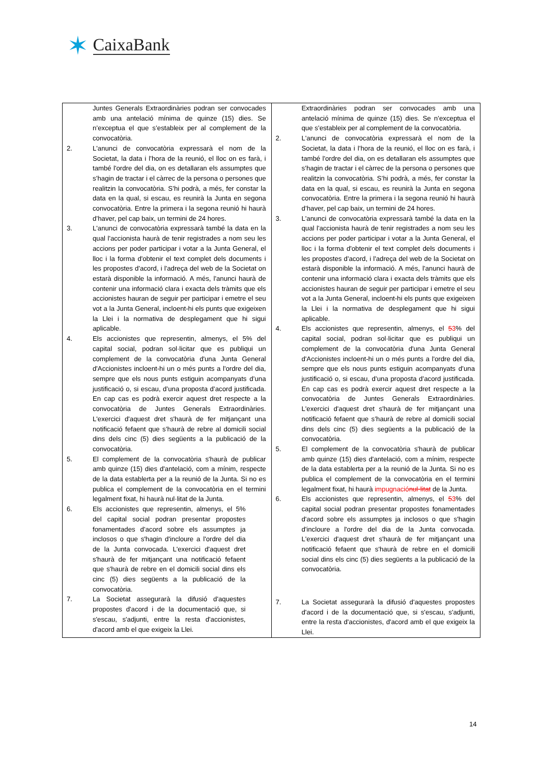✶ CaixaBank
| Juntes Generals Extraordinàries podran ser convocades amb una antelació mínima de quinze (15) dies. Se n’exceptua el que s’estableix per al complement de la convocatòria. 2. L'anunci de convocatòria expressarà el nom de la Societat, la data i l’hora de la reunió, el lloc on es farà, i també l'ordre del dia, on es detallaran els assumptes que s’hagin de tractar i el càrrec de la persona o persones que realitzin la convocatòria. S’hi podrà, a més, fer constar la data en la qual, si escau, es reunirà la Junta en segona convocatòria. Entre la primera i la segona reunió hi haurà d’haver, pel cap baix, un termini de 24 hores. 3. L'anunci de convocatòria expressarà també la data en la qual l'accionista haurà de tenir registrades a nom seu les accions per poder participar i votar a la Junta General, el lloc i la forma d'obtenir el text complet dels documents i les propostes d'acord, i l'adreça del web de la Societat on estarà disponible la informació. A més, l'anunci haurà de contenir una informació clara i exacta dels tràmits que els accionistes hauran de seguir per participar i emetre el seu vot a la Junta General, incloent-hi els punts que exigeixen la Llei i la normativa de desplegament que hi sigui aplicable. 4. Els accionistes que representin, almenys, el 5% del capital social, podran sol·licitar que es publiqui un complement de la convocatòria d'una Junta General d'Accionistes incloent-hi un o més punts a l'ordre del dia, sempre que els nous punts estiguin acompanyats d’una justificació o, si escau, d’una proposta d’acord justificada. En cap cas es podrà exercir aquest dret respecte a la convocatòria de Juntes Generals Extraordinàries. L'exercici d'aquest dret s'haurà de fer mitjançant una notificació fefaent que s’haurà de rebre al domicili social dins dels cinc (5) dies següents a la publicació de la convocatòria. 5. El complement de la convocatòria s'haurà de publicar amb quinze (15) dies d'antelació, com a mínim, respecte de la data establerta per a la reunió de la Junta. Si no es publica el complement de la convocatòria en el termini legalment fixat, hi haurà nul·litat de la Junta. 6. Els accionistes que representin, almenys, el 5% del capital social podran presentar propostes fonamentades d'acord sobre els assumptes ja inclosos o que s'hagin d'incloure a l'ordre del dia de la Junta convocada. L'exercici d'aquest dret s'haurà de fer mitjançant una notificació fefaent que s'haurà de rebre en el domicili social dins els cinc (5) dies següents a la publicació de la convocatòria. 7. La Societat assegurarà la difusió d'aquestes propostes d'acord i de la documentació que, si s'escau, s'adjunti, entre la resta d'accionistes, d'acord amb el que exigeix la Llei. | Extraordinàries podran ser convocades amb una antelació mínima de quinze (15) dies. Se n’exceptua el que s’estableix per al complement de la convocatòria. 2. L'anunci de convocatòria expressarà el nom de la Societat, la data i l’hora de la reunió, el lloc on es farà, i també l'ordre del dia, on es detallaran els assumptes que s’hagin de tractar i el càrrec de la persona o persones que realitzin la convocatòria. S’hi podrà, a més, fer constar la data en la qual, si escau, es reunirà la Junta en segona convocatòria. Entre la primera i la segona reunió hi haurà d’haver, pel cap baix, un termini de 24 hores. 3. L'anunci de convocatòria expressarà també la data en la qual l'accionista haurà de tenir registrades a nom seu les accions per poder participar i votar a la Junta General, el lloc i la forma d'obtenir el text complet dels documents i les propostes d'acord, i l'adreça del web de la Societat on estarà disponible la informació. A més, l'anunci haurà de contenir una informació clara i exacta dels tràmits que els accionistes hauran de seguir per participar i emetre el seu vot a la Junta General, incloent-hi els punts que exigeixen la Llei i la normativa de desplegament que hi sigui aplicable. 4. Els accionistes que representin, almenys, el 5 3 % del capital social, podran sol·licitar que es publiqui un complement de la convocatòria d'una Junta General d'Accionistes incloent-hi un o més punts a l'ordre del dia, sempre que els nous punts estiguin acompanyats d’una justificació o, si escau, d’una proposta d’acord justificada. En cap cas es podrà exercir aquest dret respecte a la convocatòria de Juntes Generals Extraordinàries. L'exercici d'aquest dret s'haurà de fer mitjançant una notificació fefaent que s’haurà de rebre al domicili social dins dels cinc (5) dies següents a la publicació de la convocatòria. 5. El complement de la convocatòria s'haurà de publicar amb quinze (15) dies d'antelació, com a mínim, respecte de la data establerta per a la reunió de la Junta. Si no es publica el complement de la convocatòria en el termini legalment fixat, hi haurà impugnació nul·litat de la Junta. 6. Els accionistes que representin, almenys, el 5 3 % del capital social podran presentar propostes fonamentades d'acord sobre els assumptes ja inclosos o que s'hagin d'incloure a l'ordre del dia de la Junta convocada. L'exercici d'aquest dret s'haurà de fer mitjançant una notificació fefaent que s'haurà de rebre en el domicili social dins els cinc (5) dies següents a la publicació de la convocatòria. 7. La Societat assegurarà la difusió d'aquestes propostes d'acord i de la documentació que, si s'escau, s'adjunti, entre la resta d'accionistes, d'acord amb el que exigeix la Llei. |
14